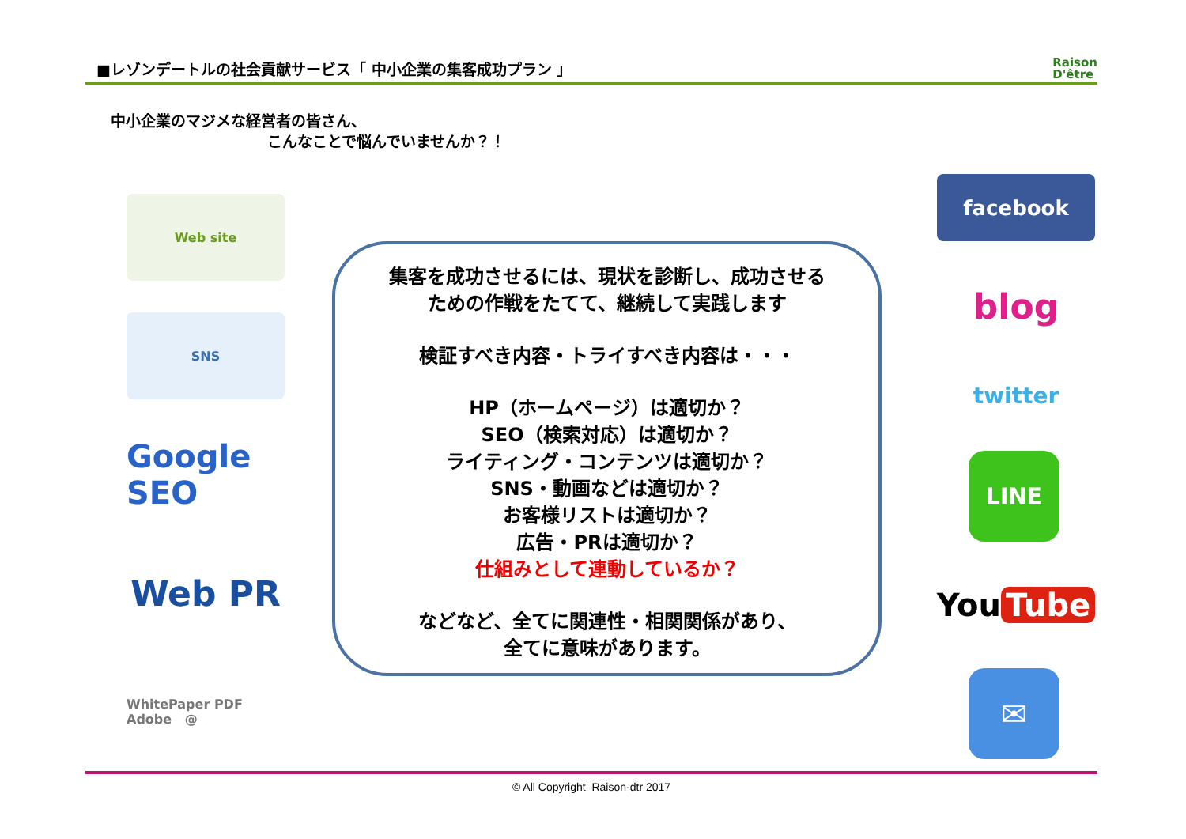■レゾンデートルの社会貢献サービス「 中小企業の集客成功プラン 」
Raison
D'être
中小企業のマジメな経営者の皆さん、
こんなことで悩んでいませんか？！
Web site
SNS
Google SEO
Web PR
WhitePaper PDF Adobe @
集客を成功させるには、現状を診断し、成功させる
ための作戦をたてて、継続して実践します
検証すべき内容・トライすべき内容は・・・
HP（ホームページ）は適切か？
SEO（検索対応）は適切か？
ライティング・コンテンツは適切か？
SNS・動画などは適切か？
お客様リストは適切か？
広告・PRは適切か？
仕組みとして連動しているか？
などなど、全てに関連性・相関関係があり、
全てに意味があります。
facebook
blog
twitter
LINE
You Tube
✉
© All Copyright Raison-dtr 2017